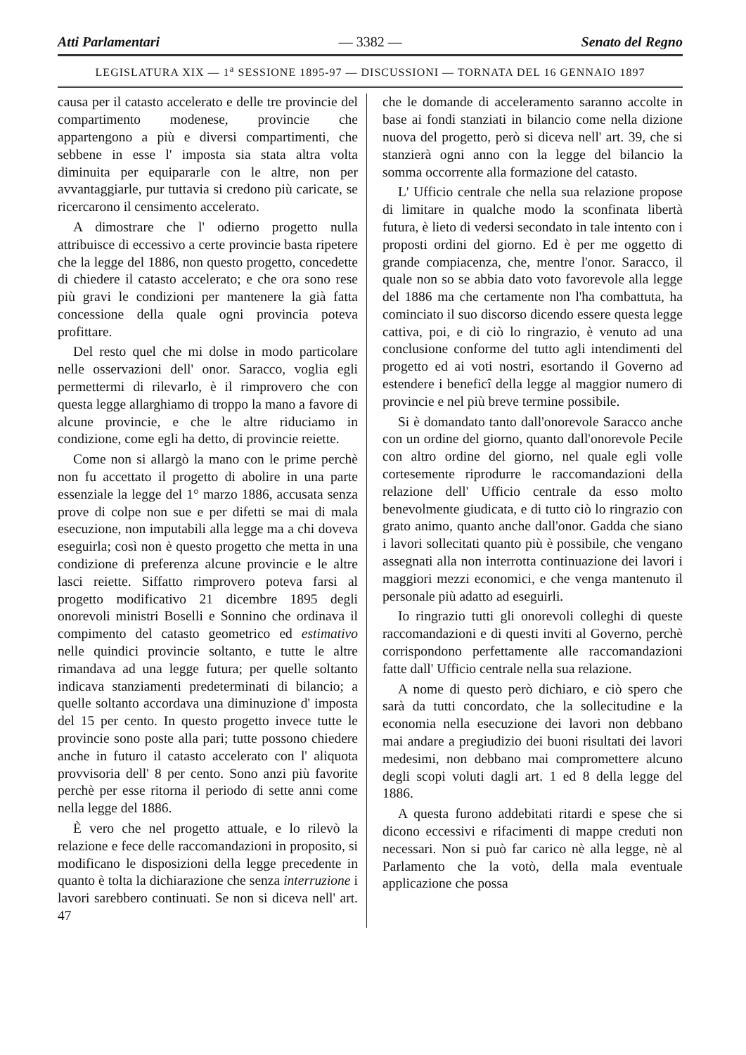Atti Parlamentari — 3382 — Senato del Regno
LEGISLATURA XIX — 1<sup>a</sup> SESSIONE 1895-97 — DISCUSSIONI — TORNATA DEL 16 GENNAIO 1897
causa per il catasto accelerato e delle tre provincie del compartimento modenese, provincie che appartengono a più e diversi compartimenti, che sebbene in esse l' imposta sia stata altra volta diminuita per equipararle con le altre, non per avvantaggiarle, pur tuttavia si credono più caricate, se ricercarono il censimento accelerato.
A dimostrare che l' odierno progetto nulla attribuisce di eccessivo a certe provincie basta ripetere che la legge del 1886, non questo progetto, concedette di chiedere il catasto accelerato; e che ora sono rese più gravi le condizioni per mantenere la già fatta concessione della quale ogni provincia poteva profittare.
Del resto quel che mi dolse in modo particolare nelle osservazioni dell' onor. Saracco, voglia egli permettermi di rilevarlo, è il rimprovero che con questa legge allarghiamo di troppo la mano a favore di alcune provincie, e che le altre riduciamo in condizione, come egli ha detto, di provincie reiette.
Come non si allargò la mano con le prime perchè non fu accettato il progetto di abolire in una parte essenziale la legge del 1° marzo 1886, accusata senza prove di colpe non sue e per difetti se mai di mala esecuzione, non imputabili alla legge ma a chi doveva eseguirla; così non è questo progetto che metta in una condizione di preferenza alcune provincie e le altre lasci reiette. Siffatto rimprovero poteva farsi al progetto modificativo 21 dicembre 1895 degli onorevoli ministri Boselli e Sonnino che ordinava il compimento del catasto geometrico ed estimativo nelle quindici provincie soltanto, e tutte le altre rimandava ad una legge futura; per quelle soltanto indicava stanziamenti predeterminati di bilancio; a quelle soltanto accordava una diminuzione d' imposta del 15 per cento. In questo progetto invece tutte le provincie sono poste alla pari; tutte possono chiedere anche in futuro il catasto accelerato con l' aliquota provvisoria dell' 8 per cento. Sono anzi più favorite perchè per esse ritorna il periodo di sette anni come nella legge del 1886.
È vero che nel progetto attuale, e lo rilevò la relazione e fece delle raccomandazioni in proposito, si modificano le disposizioni della legge precedente in quanto è tolta la dichiarazione che senza interruzione i lavori sarebbero continuati. Se non si diceva nell' art. 47
che le domande di acceleramento saranno accolte in base ai fondi stanziati in bilancio come nella dizione nuova del progetto, però si diceva nell' art. 39, che si stanzierà ogni anno con la legge del bilancio la somma occorrente alla formazione del catasto.
L' Ufficio centrale che nella sua relazione propose di limitare in qualche modo la sconfinata libertà futura, è lieto di vedersi secondato in tale intento con i proposti ordini del giorno. Ed è per me oggetto di grande compiacenza, che, mentre l'onor. Saracco, il quale non so se abbia dato voto favorevole alla legge del 1886 ma che certamente non l'ha combattuta, ha cominciato il suo discorso dicendo essere questa legge cattiva, poi, e di ciò lo ringrazio, è venuto ad una conclusione conforme del tutto agli intendimenti del progetto ed ai voti nostri, esortando il Governo ad estendere i beneficî della legge al maggior numero di provincie e nel più breve termine possibile.
Si è domandato tanto dall'onorevole Saracco anche con un ordine del giorno, quanto dall'onorevole Pecile con altro ordine del giorno, nel quale egli volle cortesemente riprodurre le raccomandazioni della relazione dell' Ufficio centrale da esso molto benevolmente giudicata, e di tutto ciò lo ringrazio con grato animo, quanto anche dall'onor. Gadda che siano i lavori sollecitati quanto più è possibile, che vengano assegnati alla non interrotta continuazione dei lavori i maggiori mezzi economici, e che venga mantenuto il personale più adatto ad eseguirli.
Io ringrazio tutti gli onorevoli colleghi di queste raccomandazioni e di questi inviti al Governo, perchè corrispondono perfettamente alle raccomandazioni fatte dall' Ufficio centrale nella sua relazione.
A nome di questo però dichiaro, e ciò spero che sarà da tutti concordato, che la sollecitudine e la economia nella esecuzione dei lavori non debbano mai andare a pregiudizio dei buoni risultati dei lavori medesimi, non debbano mai compromettere alcuno degli scopi voluti dagli art. 1 ed 8 della legge del 1886.
A questa furono addebitati ritardi e spese che si dicono eccessivi e rifacimenti di mappe creduti non necessari. Non si può far carico nè alla legge, nè al Parlamento che la votò, della mala eventuale applicazione che possa